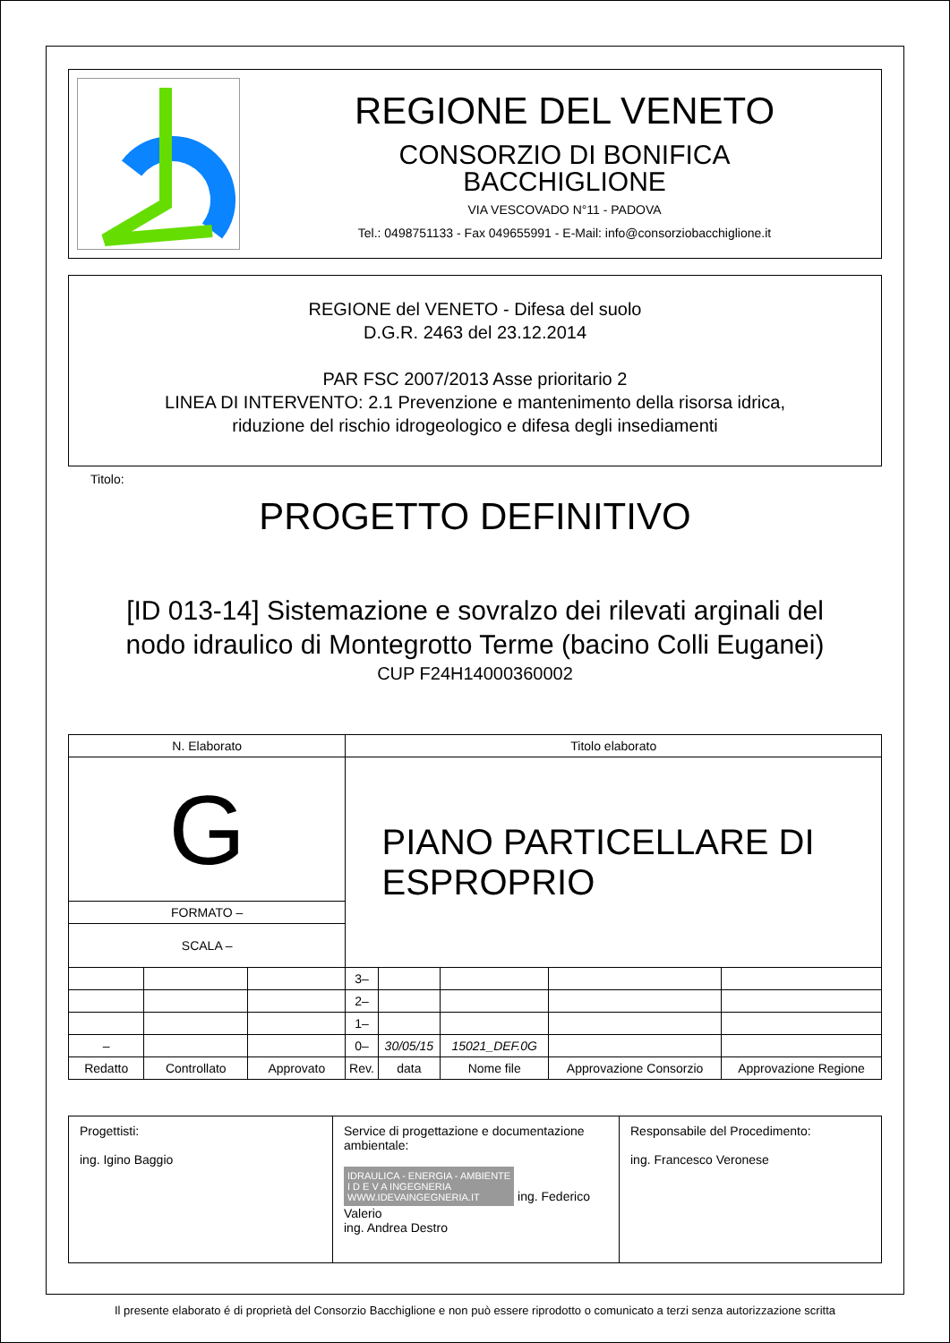REGIONE DEL VENETO
CONSORZIO DI BONIFICA
BACCHIGLIONE
VIA VESCOVADO N°11 - PADOVA
Tel.: 0498751133 - Fax 049655991 - E-Mail: info@consorziobacchiglione.it
REGIONE del VENETO - Difesa del suolo
D.G.R. 2463 del 23.12.2014
PAR FSC 2007/2013 Asse prioritario 2
LINEA DI INTERVENTO: 2.1 Prevenzione e mantenimento della risorsa idrica,
riduzione del rischio idrogeologico e difesa degli insediamenti
Titolo:
PROGETTO DEFINITIVO
[ID 013-14] Sistemazione e sovralzo dei rilevati arginali del
nodo idraulico di Montegrotto Terme (bacino Colli Euganei)
CUP F24H14000360002
| N. Elaborato | | | Titolo elaborato | | | | |
| G | | | PIANO PARTICELLARE DI ESPROPRIO | | | | |
| FORMATO – | | | | | | | |
| SCALA – | | | | | | | |
| | | | 3– | | | | |
| | | | 2– | | | | |
| | | | 1– | | | | |
| – | | | 0– | 30/05/15 | 15021_DEF.0G | | |
| Redatto | Controllato | Approvato | Rev. | data | Nome file | Approvazione Consorzio | Approvazione Regione |
Progettisti:
ing. Igino Baggio
Service di progettazione e documentazione ambientale:
IDRAULICA - ENERGIA - AMBIENTE
I D E V A INGEGNERIA
WWW.IDEVAINGEGNERIA.IT ing. Federico Valerio
ing. Andrea Destro
Responsabile del Procedimento:
ing. Francesco Veronese
Il presente elaborato é di proprietà del Consorzio Bacchiglione e non può essere riprodotto o comunicato a terzi senza autorizzazione scritta